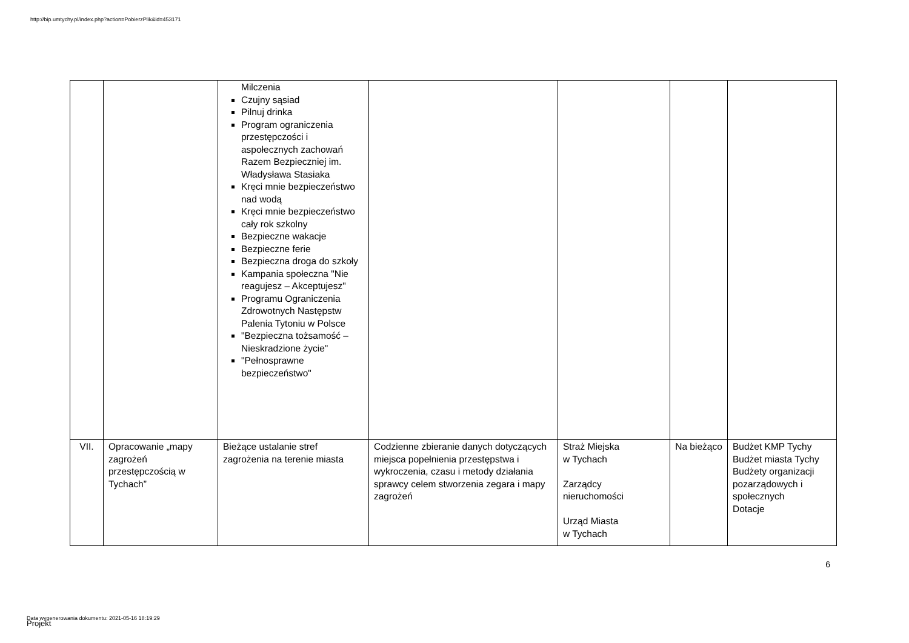http://bip.umtychy.pl/index.php?action=PobierzPlik&id=453171
| | | Milczenia Czujny sąsiad Pilnuj drinka Program ograniczenia przestępczości i aspołecznych zachowań Razem Bezpieczniej im. Władysława Stasiaka Kręci mnie bezpieczeństwo nad wodą Kręci mnie bezpieczeństwo cały rok szkolny Bezpieczne wakacje Bezpieczne ferie Bezpieczna droga do szkoły Kampania społeczna "Nie reagujesz – Akceptujesz" Programu Ograniczenia Zdrowotnych Następstw Palenia Tytoniu w Polsce "Bezpieczna tożsamość – Nieskradzione życie" "Pełnosprawne bezpieczeństwo" | | | | |
| VII. | Opracowanie „mapy zagrożeń przestępczością w Tychach” | Bieżące ustalanie stref zagrożenia na terenie miasta | Codzienne zbieranie danych dotyczących miejsca popełnienia przestępstwa i wykroczenia, czasu i metody działania sprawcy celem stworzenia zegara i mapy zagrożeń | Straż Miejska w Tychach Zarządcy nieruchomości Urząd Miasta w Tychach | Na bieżąco | Budżet KMP Tychy Budżet miasta Tychy Budżety organizacji pozarządowych i społecznych Dotacje |
6
Data wygenerowania dokumentu: 2021-05-16 18:19:29
Projekt